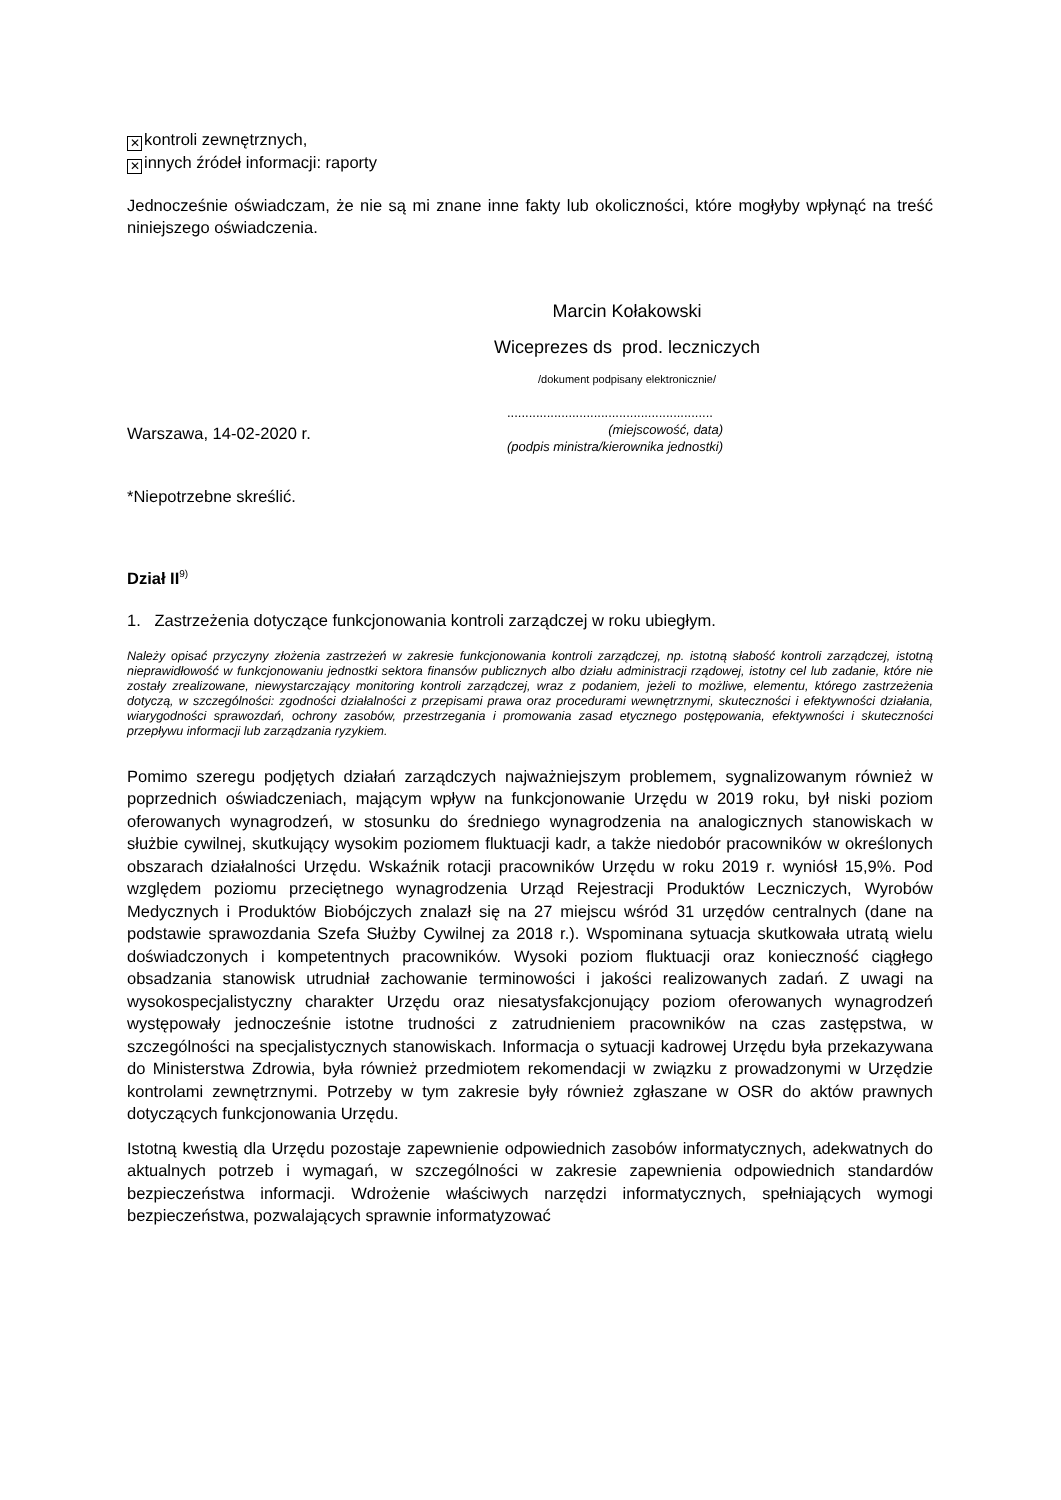✕ kontroli zewnętrznych,
✕ innych źródeł informacji: raporty
Jednocześnie oświadczam, że nie są mi znane inne fakty lub okoliczności, które mogłyby wpłynąć na treść niniejszego oświadczenia.
Marcin Kołakowski
Wiceprezes ds prod. leczniczych
/dokument podpisany elektronicznie/
Warszawa, 14-02-2020 r.
.........................................................
(miejscowość, data)
(podpis ministra/kierownika jednostki)
*Niepotrzebne skreślić.
Dział II<sup>9)</sup>
1. Zastrzeżenia dotyczące funkcjonowania kontroli zarządczej w roku ubiegłym.
Należy opisać przyczyny złożenia zastrzeżeń w zakresie funkcjonowania kontroli zarządczej, np. istotną słabość kontroli zarządczej, istotną nieprawidłowość w funkcjonowaniu jednostki sektora finansów publicznych albo działu administracji rządowej, istotny cel lub zadanie, które nie zostały zrealizowane, niewystarczający monitoring kontroli zarządczej, wraz z podaniem, jeżeli to możliwe, elementu, którego zastrzeżenia dotyczą, w szczególności: zgodności działalności z przepisami prawa oraz procedurami wewnętrznymi, skuteczności i efektywności działania, wiarygodności sprawozdań, ochrony zasobów, przestrzegania i promowania zasad etycznego postępowania, efektywności i skuteczności przepływu informacji lub zarządzania ryzykiem.
Pomimo szeregu podjętych działań zarządczych najważniejszym problemem, sygnalizowanym również w poprzednich oświadczeniach, mającym wpływ na funkcjonowanie Urzędu w 2019 roku, był niski poziom oferowanych wynagrodzeń, w stosunku do średniego wynagrodzenia na analogicznych stanowiskach w służbie cywilnej, skutkujący wysokim poziomem fluktuacji kadr, a także niedobór pracowników w określonych obszarach działalności Urzędu. Wskaźnik rotacji pracowników Urzędu w roku 2019 r. wyniósł 15,9%. Pod względem poziomu przeciętnego wynagrodzenia Urząd Rejestracji Produktów Leczniczych, Wyrobów Medycznych i Produktów Biobójczych znalazł się na 27 miejscu wśród 31 urzędów centralnych (dane na podstawie sprawozdania Szefa Służby Cywilnej za 2018 r.). Wspominana sytuacja skutkowała utratą wielu doświadczonych i kompetentnych pracowników. Wysoki poziom fluktuacji oraz konieczność ciągłego obsadzania stanowisk utrudniał zachowanie terminowości i jakości realizowanych zadań. Z uwagi na wysokospecjalistyczny charakter Urzędu oraz niesatysfakcjonujący poziom oferowanych wynagrodzeń występowały jednocześnie istotne trudności z zatrudnieniem pracowników na czas zastępstwa, w szczególności na specjalistycznych stanowiskach. Informacja o sytuacji kadrowej Urzędu była przekazywana do Ministerstwa Zdrowia, była również przedmiotem rekomendacji w związku z prowadzonymi w Urzędzie kontrolami zewnętrznymi. Potrzeby w tym zakresie były również zgłaszane w OSR do aktów prawnych dotyczących funkcjonowania Urzędu.
Istotną kwestią dla Urzędu pozostaje zapewnienie odpowiednich zasobów informatycznych, adekwatnych do aktualnych potrzeb i wymagań, w szczególności w zakresie zapewnienia odpowiednich standardów bezpieczeństwa informacji. Wdrożenie właściwych narzędzi informatycznych, spełniających wymogi bezpieczeństwa, pozwalających sprawnie informatyzować